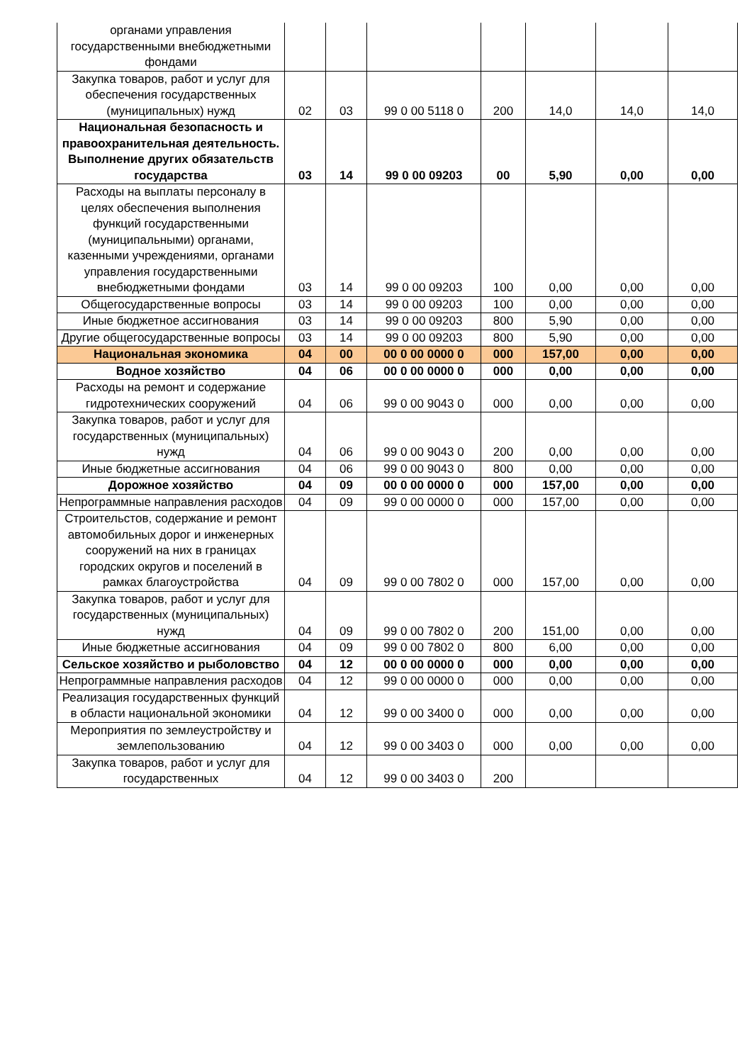| органами управления государственными внебюджетными фондами | | | | | | | |
| Закупка товаров, работ и услуг для обеспечения государственных (муниципальных) нужд | 02 | 03 | 99 0 00 5118 0 | 200 | 14,0 | 14,0 | 14,0 |
| Национальная безопасность и правоохранительная деятельность. Выполнение других обязательств государства | 03 | 14 | 99 0 00 09203 | 00 | 5,90 | 0,00 | 0,00 |
| Расходы на выплаты персоналу в целях обеспечения выполнения функций государственными (муниципальными) органами, казенными учреждениями, органами управления государственными внебюджетными фондами | 03 | 14 | 99 0 00 09203 | 100 | 0,00 | 0,00 | 0,00 |
| Общегосударственные вопросы | 03 | 14 | 99 0 00 09203 | 100 | 0,00 | 0,00 | 0,00 |
| Иные бюджетное ассигнования | 03 | 14 | 99 0 00 09203 | 800 | 5,90 | 0,00 | 0,00 |
| Другие общегосударственные вопросы | 03 | 14 | 99 0 00 09203 | 800 | 5,90 | 0,00 | 0,00 |
| Национальная экономика | 04 | 00 | 00 0 00 0000 0 | 000 | 157,00 | 0,00 | 0,00 |
| Водное хозяйство | 04 | 06 | 00 0 00 0000 0 | 000 | 0,00 | 0,00 | 0,00 |
| Расходы на ремонт и содержание гидротехнических сооружений | 04 | 06 | 99 0 00 9043 0 | 000 | 0,00 | 0,00 | 0,00 |
| Закупка товаров, работ и услуг для государственных (муниципальных) нужд | 04 | 06 | 99 0 00 9043 0 | 200 | 0,00 | 0,00 | 0,00 |
| Иные бюджетные ассигнования | 04 | 06 | 99 0 00 9043 0 | 800 | 0,00 | 0,00 | 0,00 |
| Дорожное хозяйство | 04 | 09 | 00 0 00 0000 0 | 000 | 157,00 | 0,00 | 0,00 |
| Непрограммные направления расходов | 04 | 09 | 99 0 00 0000 0 | 000 | 157,00 | 0,00 | 0,00 |
| Строительстов, содержание и ремонт автомобильных дорог и инженерных сооружений на них в границах городских округов и поселений в рамках благоустройства | 04 | 09 | 99 0 00 7802 0 | 000 | 157,00 | 0,00 | 0,00 |
| Закупка товаров, работ и услуг для государственных (муниципальных) нужд | 04 | 09 | 99 0 00 7802 0 | 200 | 151,00 | 0,00 | 0,00 |
| Иные бюджетные ассигнования | 04 | 09 | 99 0 00 7802 0 | 800 | 6,00 | 0,00 | 0,00 |
| Сельское хозяйство и рыболовство | 04 | 12 | 00 0 00 0000 0 | 000 | 0,00 | 0,00 | 0,00 |
| Непрограммные направления расходов | 04 | 12 | 99 0 00 0000 0 | 000 | 0,00 | 0,00 | 0,00 |
| Реализация государственных функций в области национальной экономики | 04 | 12 | 99 0 00 3400 0 | 000 | 0,00 | 0,00 | 0,00 |
| Мероприятия по землеустройству и землепользованию | 04 | 12 | 99 0 00 3403 0 | 000 | 0,00 | 0,00 | 0,00 |
| Закупка товаров, работ и услуг для государственных | 04 | 12 | 99 0 00 3403 0 | 200 | | | |